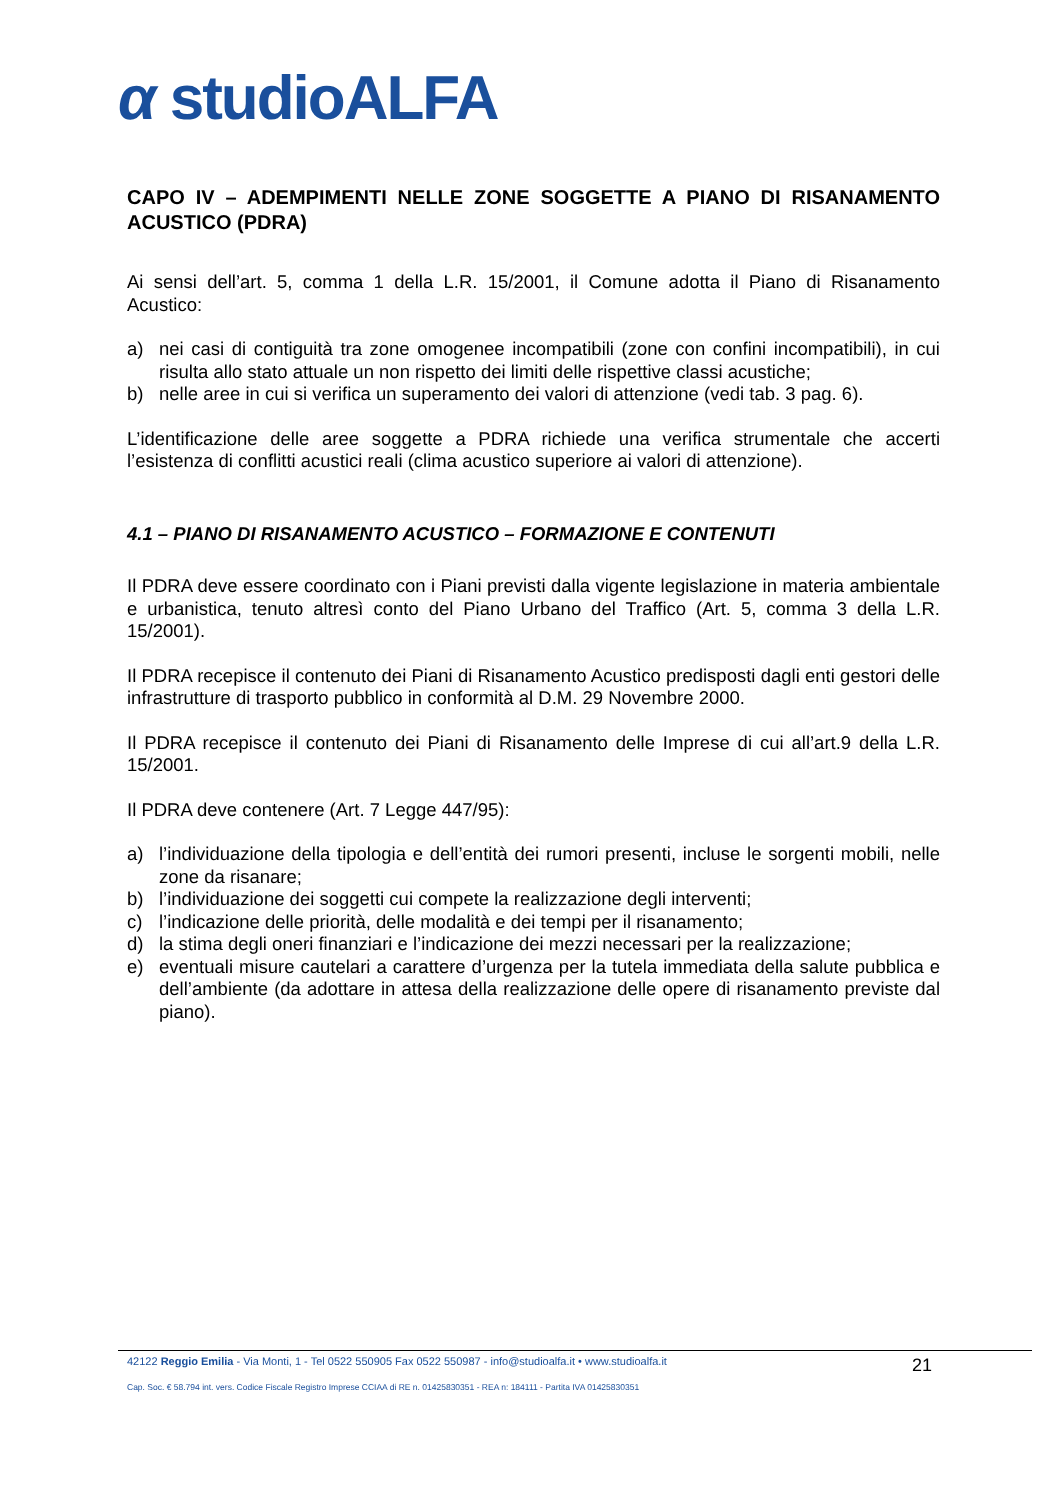α studioALFA
CAPO IV – ADEMPIMENTI NELLE ZONE SOGGETTE A PIANO DI RISANAMENTO ACUSTICO (PDRA)
Ai sensi dell’art. 5, comma 1 della L.R. 15/2001, il Comune adotta il Piano di Risanamento Acustico:
a) nei casi di contiguità tra zone omogenee incompatibili (zone con confini incompatibili), in cui risulta allo stato attuale un non rispetto dei limiti delle rispettive classi acustiche;
b) nelle aree in cui si verifica un superamento dei valori di attenzione (vedi tab. 3 pag. 6).
L’identificazione delle aree soggette a PDRA richiede una verifica strumentale che accerti l’esistenza di conflitti acustici reali (clima acustico superiore ai valori di attenzione).
4.1 – PIANO DI RISANAMENTO ACUSTICO – FORMAZIONE E CONTENUTI
Il PDRA deve essere coordinato con i Piani previsti dalla vigente legislazione in materia ambientale e urbanistica, tenuto altresì conto del Piano Urbano del Traffico (Art. 5, comma 3 della L.R. 15/2001).
Il PDRA recepisce il contenuto dei Piani di Risanamento Acustico predisposti dagli enti gestori delle infrastrutture di trasporto pubblico in conformità al D.M. 29 Novembre 2000.
Il PDRA recepisce il contenuto dei Piani di Risanamento delle Imprese di cui all’art.9 della L.R. 15/2001.
Il PDRA deve contenere (Art. 7 Legge 447/95):
a) l’individuazione della tipologia e dell’entità dei rumori presenti, incluse le sorgenti mobili, nelle zone da risanare;
b) l’individuazione dei soggetti cui compete la realizzazione degli interventi;
c) l’indicazione delle priorità, delle modalità e dei tempi per il risanamento;
d) la stima degli oneri finanziari e l’indicazione dei mezzi necessari per la realizzazione;
e) eventuali misure cautelari a carattere d’urgenza per la tutela immediata della salute pubblica e dell’ambiente (da adottare in attesa della realizzazione delle opere di risanamento previste dal piano).
42122 Reggio Emilia - Via Monti, 1 - Tel 0522 550905 Fax 0522 550987 - info@studioalfa.it • www.studioalfa.it 21
Cap. Soc. € 58.794 int. vers. Codice Fiscale Registro Imprese CCIAA di RE n. 01425830351 - REA n: 184111 - Partita IVA 01425830351